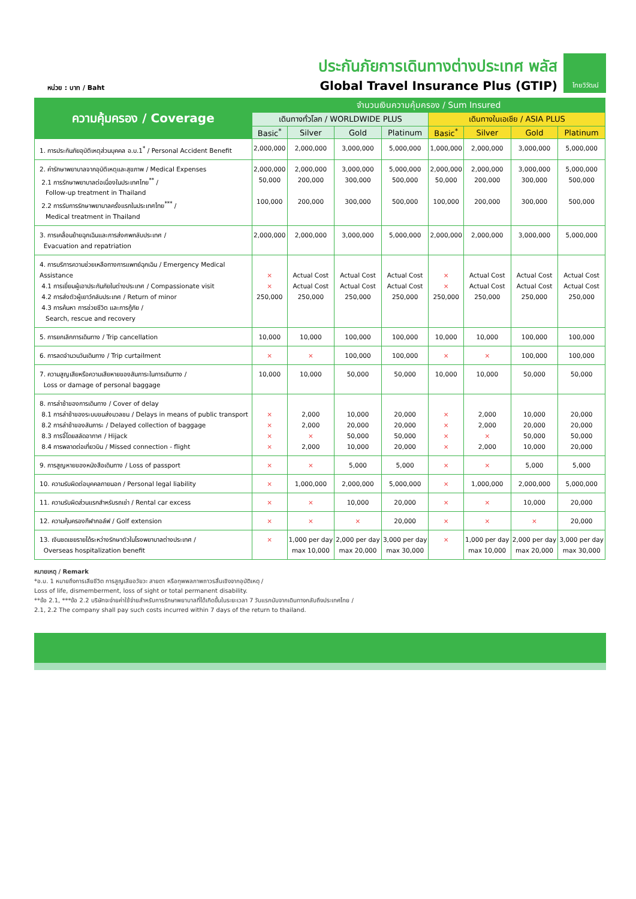หน่วย : บาท / Baht
ประกันภัยการเดินทางต่างประเทศ พลัส
Global Travel Insurance Plus (GTIP)
ไทยวิวัฒน์
| ความคุ้มครอง / Coverage | จำนวนเงินความคุ้มครอง / Sum Insured | | | | | | | |
| --- | --- | --- | --- | --- | --- | --- | --- | --- |
| | เดินทางทั่วโลก / WORLDWIDE PLUS | | | | เดินทางในเอเชีย / ASIA PLUS | | | |
| | Basic<sup>*</sup> | Silver | Gold | Platinum | Basic<sup>*</sup> | Silver | Gold | Platinum |
| 1. การประกันภัยอุบัติเหตุส่วนบุคคล อ.บ.1<sup>*</sup> / Personal Accident Benefit | 2,000,000 | 2,000,000 | 3,000,000 | 5,000,000 | 1,000,000 | 2,000,000 | 3,000,000 | 5,000,000 |
| 2. ค่ารักษาพยาบาลจากอุบัติเหตุและสุขภาพ / Medical Expenses 2.1 การรักษาพยาบาลต่อเนื่องในประเทศไทย<sup>**</sup> / Follow-up treatment in Thailand 2.2 การรับการรักษาพยาบาลครั้งแรกในประเทศไทย<sup>***</sup> / Medical treatment in Thailand | 2,000,000 50,000 100,000 | 2,000,000 200,000 200,000 | 3,000,000 300,000 300,000 | 5,000,000 500,000 500,000 | 2,000,000 50,000 100,000 | 2,000,000 200,000 200,000 | 3,000,000 300,000 300,000 | 5,000,000 500,000 500,000 |
| 3. การเคลื่อนย้ายฉุกเฉินและการส่งศพกลับประเทศ / Evacuation and repatriation | 2,000,000 | 2,000,000 | 3,000,000 | 5,000,000 | 2,000,000 | 2,000,000 | 3,000,000 | 5,000,000 |
| 4. การบริการความช่วยเหลือทางการแพทย์ฉุกเฉิน / Emergency Medical Assistance 4.1 การเยี่ยมผู้เอาประกันภัยในต่างประเทศ / Compassionate visit 4.2 การส่งตัวผู้เยาว์กลับประเทศ / Return of minor 4.3 การค้นหา การช่วยชีวิต และการกู้ภัย / Search, rescue and recovery | × × 250,000 | Actual Cost Actual Cost 250,000 | Actual Cost Actual Cost 250,000 | Actual Cost Actual Cost 250,000 | × × 250,000 | Actual Cost Actual Cost 250,000 | Actual Cost Actual Cost 250,000 | Actual Cost Actual Cost 250,000 |
| 5. การยกเลิกการเดินทาง / Trip cancellation | 10,000 | 10,000 | 100,000 | 100,000 | 10,000 | 10,000 | 100,000 | 100,000 |
| 6. การลดจำนวนวันเดินทาง / Trip curtailment | × | × | 100,000 | 100,000 | × | × | 100,000 | 100,000 |
| 7. ความสูญเสียหรือความเสียหายของสัมภาระในการเดินทาง / Loss or damage of personal baggage | 10,000 | 10,000 | 50,000 | 50,000 | 10,000 | 10,000 | 50,000 | 50,000 |
| 8. การล่าช้าของการเดินทาง / Cover of delay 8.1 การล่าช้าของระบบขนส่งมวลชน / Delays in means of public transport 8.2 การล่าช้าของสัมภาระ / Delayed collection of baggage 8.3 การจี้โดยสลัดอากาศ / Hijack 8.4 การพลาดต่อเที่ยวบิน / Missed connection - flight | × × × × | 2,000 2,000 × 2,000 | 10,000 20,000 50,000 10,000 | 20,000 20,000 50,000 20,000 | × × × × | 2,000 2,000 × 2,000 | 10,000 20,000 50,000 10,000 | 20,000 20,000 50,000 20,000 |
| 9. การสูญหายของหนังสือเดินทาง / Loss of passport | × | × | 5,000 | 5,000 | × | × | 5,000 | 5,000 |
| 10. ความรับผิดต่อบุคคลภายนอก / Personal legal liability | × | 1,000,000 | 2,000,000 | 5,000,000 | × | 1,000,000 | 2,000,000 | 5,000,000 |
| 11. ความรับผิดส่วนแรกสำหรับรถเช่า / Rental car excess | × | × | 10,000 | 20,000 | × | × | 10,000 | 20,000 |
| 12. ความคุ้มครองกีฬากอล์ฟ / Golf extension | × | × | × | 20,000 | × | × | × | 20,000 |
| 13. เงินชดเชยรายได้ระหว่างรักษาตัวในโรงพยาบาลต่างประเทศ / Overseas hospitalization benefit | × | 1,000 per day max 10,000 | 2,000 per day max 20,000 | 3,000 per day max 30,000 | × | 1,000 per day max 10,000 | 2,000 per day max 20,000 | 3,000 per day max 30,000 |
หมายเหตุ / Remark
*อ.บ. 1 หมายถึงการเสียชีวิต การสูญเสียอวัยวะ สายตา หรือทุพพลภาพถาวรสิ้นเชิงจากอุบัติเหตุ /
Loss of life, dismemberment, loss of sight or total permanent disability.
**ข้อ 2.1, ***ข้อ 2.2 บริษัทจะจ่ายค่าใช้จ่ายสำหรับการรักษาพยาบาลที่ได้เกิดขึ้นในระยะเวลา 7 วันแรกนับจากเดินทางกลับถึงประเทศไทย /
2.1, 2.2 The company shall pay such costs incurred within 7 days of the return to thailand.